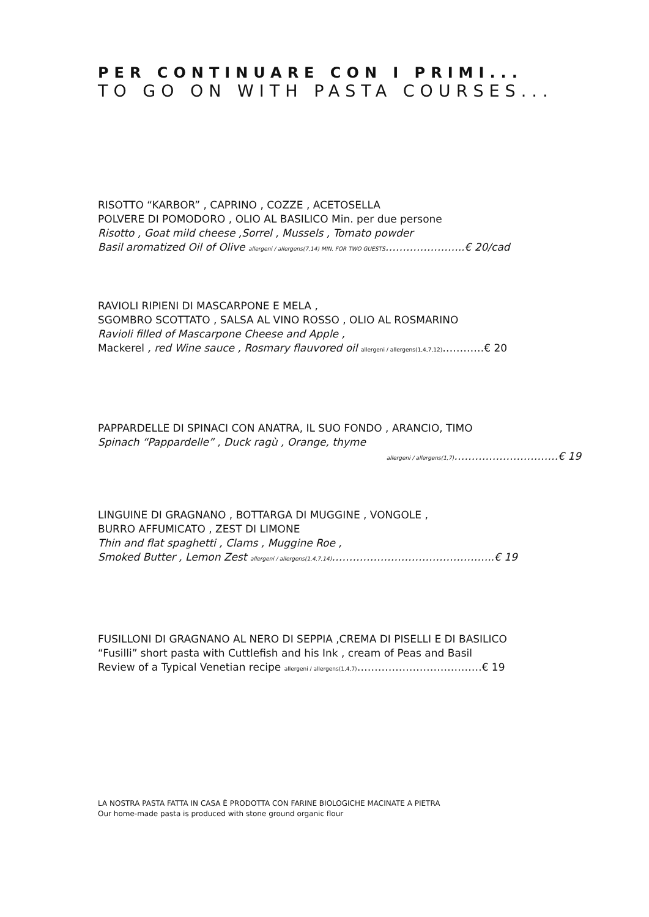PER CONTINUARE CON I PRIMI...
TO GO ON WITH PASTA COURSES...
RISOTTO “KARBOR” , CAPRINO , COZZE , ACETOSELLA
POLVERE DI POMODORO , OLIO AL BASILICO Min. per due persone
Risotto , Goat mild cheese ,Sorrel , Mussels , Tomato powder
Basil aromatized Oil of Olive allergeni / allergens(7,14) MIN. FOR TWO GUESTS…………………..€ 20/cad
RAVIOLI RIPIENI DI MASCARPONE E MELA ,
SGOMBRO SCOTTATO , SALSA AL VINO ROSSO , OLIO AL ROSMARINO
Ravioli filled of Mascarpone Cheese and Apple ,
Mackerel , red Wine sauce , Rosmary flauvored oil allergeni / allergens(1,4,7,12)…………€ 20
PAPPARDELLE DI SPINACI CON ANATRA, IL SUO FONDO , ARANCIO, TIMO
Spinach “Pappardelle” , Duck ragù , Orange, thyme
allergeni / allergens(1,7)…………………………€ 19
LINGUINE DI GRAGNANO , BOTTARGA DI MUGGINE , VONGOLE ,
BURRO AFFUMICATO , ZEST DI LIMONE
Thin and flat spaghetti , Clams , Muggine Roe ,
Smoked Butter , Lemon Zest allergeni / allergens(1,4,7,14)………………………………………..€ 19
FUSILLONI DI GRAGNANO AL NERO DI SEPPIA ,CREMA DI PISELLI E DI BASILICO
“Fusilli” short pasta with Cuttlefish and his Ink , cream of Peas and Basil
Review of a Typical Venetian recipe allergeni / allergens(1,4,7)………………………………€ 19
LA NOSTRA PASTA FATTA IN CASA È PRODOTTA CON FARINE BIOLOGICHE MACINATE A PIETRA
Our home-made pasta is produced with stone ground organic flour